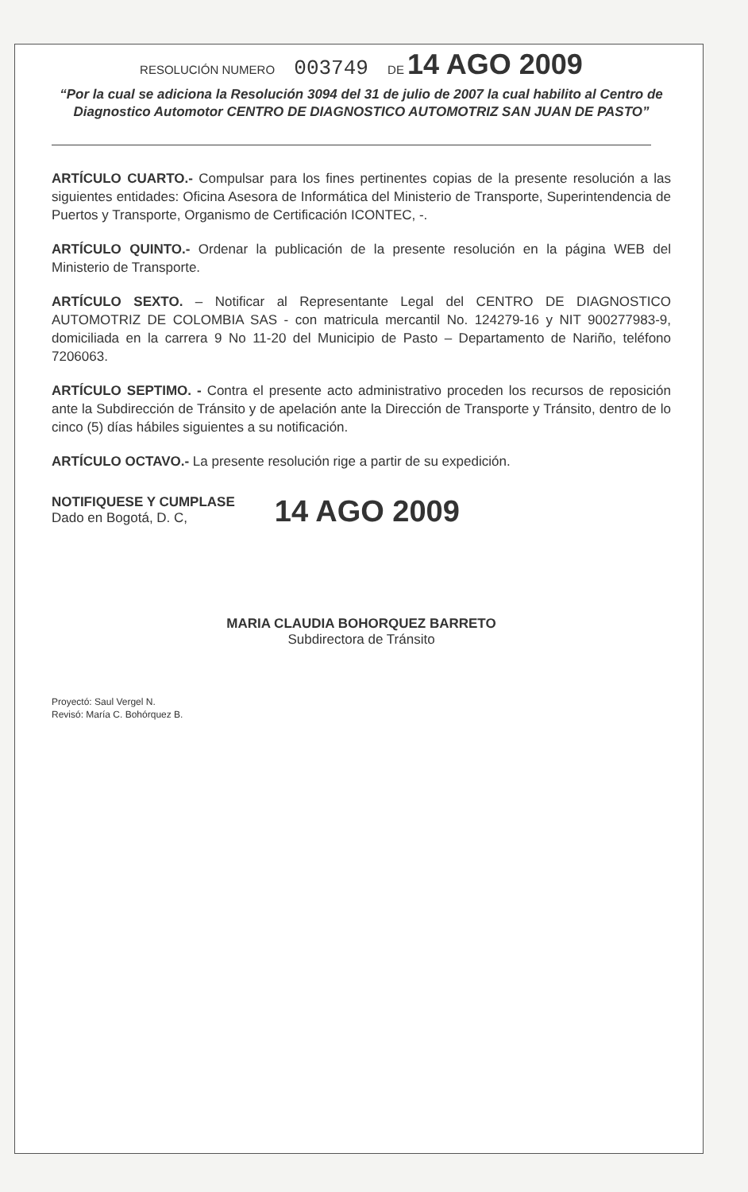RESOLUCIÓN NUMERO 003749 DE 14 AGO 2009
“Por la cual se adiciona la Resolución 3094 del 31 de julio de 2007 la cual habilito al Centro de Diagnostico Automotor CENTRO DE DIAGNOSTICO AUTOMOTRIZ SAN JUAN DE PASTO”
ARTÍCULO CUARTO.- Compulsar para los fines pertinentes copias de la presente resolución a las siguientes entidades: Oficina Asesora de Informática del Ministerio de Transporte, Superintendencia de Puertos y Transporte, Organismo de Certificación ICONTEC, -.
ARTÍCULO QUINTO.- Ordenar la publicación de la presente resolución en la página WEB del Ministerio de Transporte.
ARTÍCULO SEXTO. – Notificar al Representante Legal del CENTRO DE DIAGNOSTICO AUTOMOTRIZ DE COLOMBIA SAS - con matricula mercantil No. 124279-16 y NIT 900277983-9, domiciliada en la carrera 9 No 11-20 del Municipio de Pasto – Departamento de Nariño, teléfono 7206063.
ARTÍCULO SEPTIMO. - Contra el presente acto administrativo proceden los recursos de reposición ante la Subdirección de Tránsito y de apelación ante la Dirección de Transporte y Tránsito, dentro de lo cinco (5) días hábiles siguientes a su notificación.
ARTÍCULO OCTAVO.- La presente resolución rige a partir de su expedición.
NOTIFIQUESE Y CUMPLASE
Dado en Bogotá, D. C,
14 AGO 2009
MARIA CLAUDIA BOHORQUEZ BARRETO
Subdirectora de Tránsito
Proyectó: Saul Vergel N.
Revisó: María C. Bohórquez B.